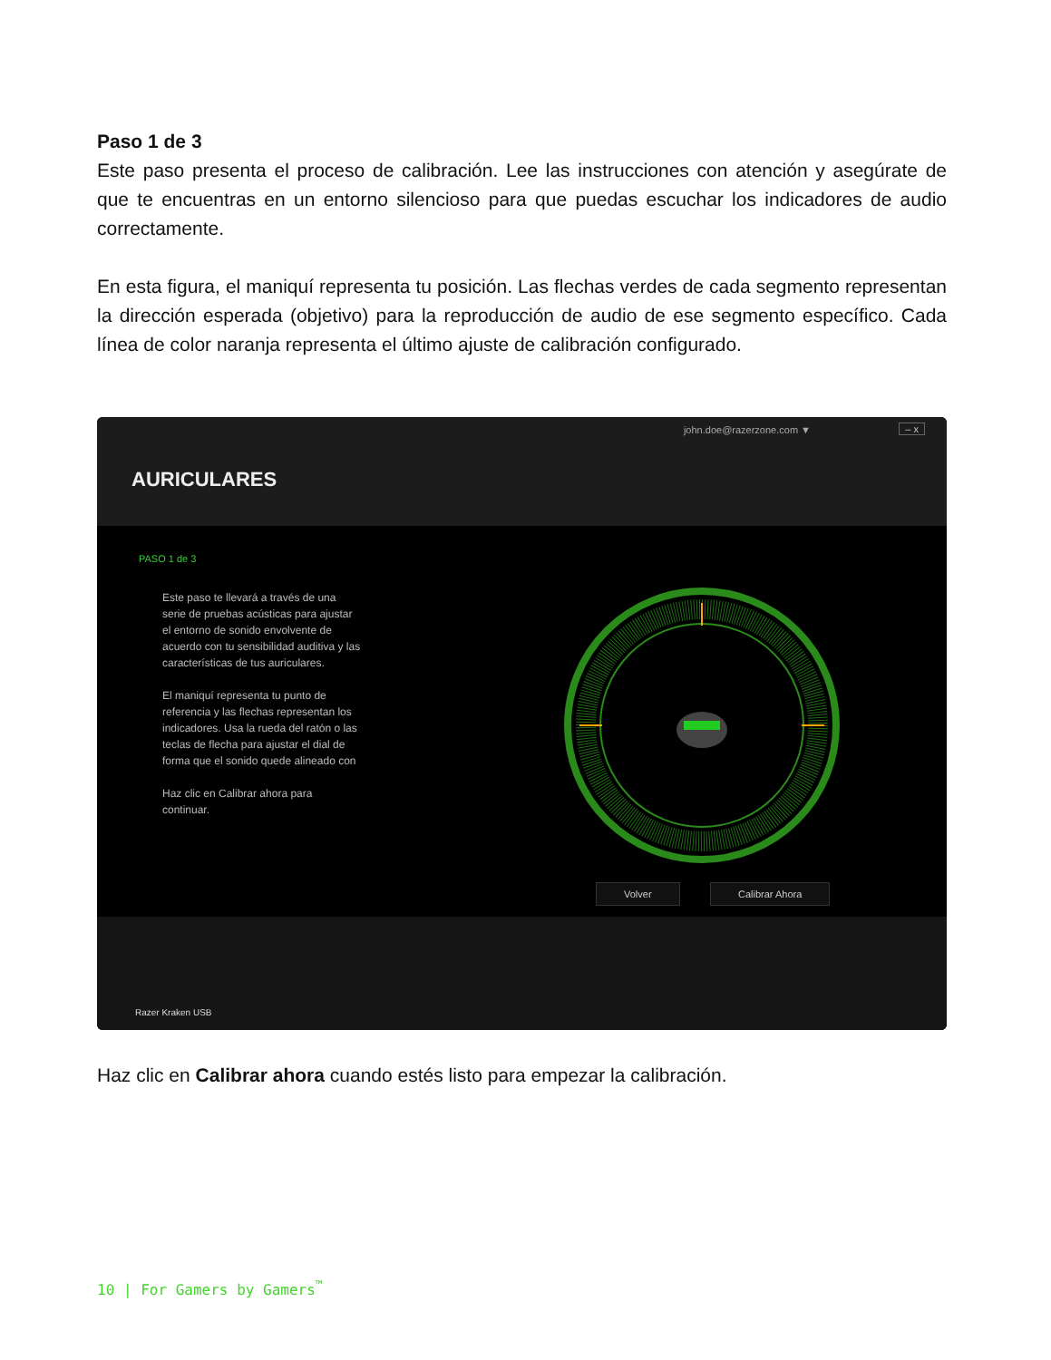Paso 1 de 3
Este paso presenta el proceso de calibración. Lee las instrucciones con atención y asegúrate de que te encuentras en un entorno silencioso para que puedas escuchar los indicadores de audio correctamente.
En esta figura, el maniquí representa tu posición. Las flechas verdes de cada segmento representan la dirección esperada (objetivo) para la reproducción de audio de ese segmento específico. Cada línea de color naranja representa el último ajuste de calibración configurado.
john.doe@razerzone.com ▼ – x
AURICULARES
PASO 1 de 3
Este paso te llevará a través de una serie de pruebas acústicas para ajustar el entorno de sonido envolvente de acuerdo con tu sensibilidad auditiva y las características de tus auriculares.
El maniquí representa tu punto de referencia y las flechas representan los indicadores. Usa la rueda del ratón o las teclas de flecha para ajustar el dial de forma que el sonido quede alineado con
Haz clic en Calibrar ahora para continuar.
Volver Calibrar Ahora
Razer Kraken USB
Haz clic en Calibrar ahora cuando estés listo para empezar la calibración.
10 | For Gamers by Gamers<sup>™</sup>